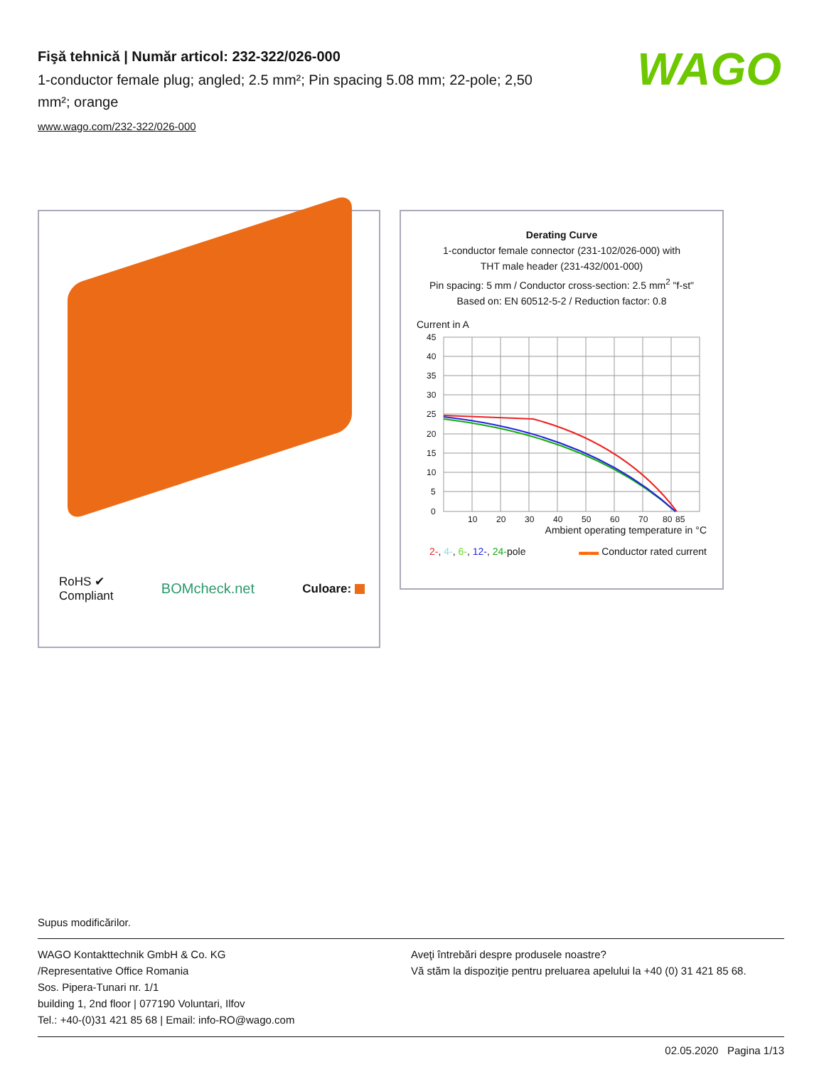Fişă tehnică | Număr articol: 232-322/026-000
1-conductor female plug; angled; 2.5 mm²; Pin spacing 5.08 mm; 22-pole; 2,50 mm²; orange
www.wago.com/232-322/026-000
WAGO
RoHS ✔
Compliant BOMcheck.net Culoare:
Derating Curve
1-conductor female connector (231-102/026-000) with
THT male header (231-432/001-000)
Pin spacing: 5 mm / Conductor cross-section: 2.5 mm<sup>2</sup> "f-st"
Based on: EN 60512-5-2 / Reduction factor: 0.8
Current in A
45
40
35
30
25
20
15
10
5
0
10
20
30
40
50
60
70
80
85
Ambient operating temperature in °C
2-, 4-, 6-, 12-, 24-pole ▬▬ Conductor rated current
Supus modificărilor.
WAGO Kontakttechnik GmbH & Co. KG
/Representative Office Romania
Sos. Pipera-Tunari nr. 1/1
building 1, 2nd floor | 077190 Voluntari, Ilfov
Tel.: +40-(0)31 421 85 68 | Email: info-RO@wago.com
Aveţi întrebări despre produsele noastre?
Vă stăm la dispoziţie pentru preluarea apelului la +40 (0) 31 421 85 68.
02.05.2020 Pagina 1/13